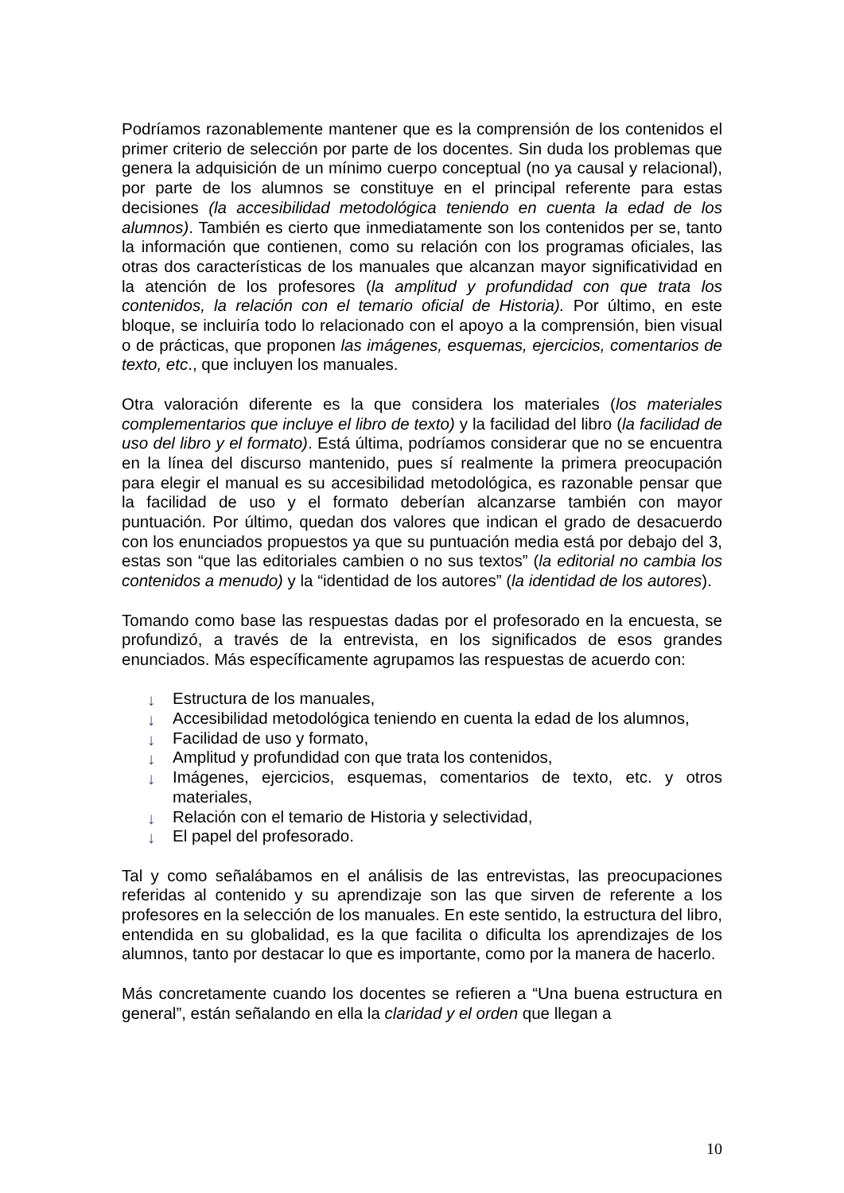Podríamos razonablemente mantener que es la comprensión de los contenidos el primer criterio de selección por parte de los docentes. Sin duda los problemas que genera la adquisición de un mínimo cuerpo conceptual (no ya causal y relacional), por parte de los alumnos se constituye en el principal referente para estas decisiones (la accesibilidad metodológica teniendo en cuenta la edad de los alumnos). También es cierto que inmediatamente son los contenidos per se, tanto la información que contienen, como su relación con los programas oficiales, las otras dos características de los manuales que alcanzan mayor significatividad en la atención de los profesores (la amplitud y profundidad con que trata los contenidos, la relación con el temario oficial de Historia). Por último, en este bloque, se incluiría todo lo relacionado con el apoyo a la comprensión, bien visual o de prácticas, que proponen las imágenes, esquemas, ejercicios, comentarios de texto, etc., que incluyen los manuales.
Otra valoración diferente es la que considera los materiales (los materiales complementarios que incluye el libro de texto) y la facilidad del libro (la facilidad de uso del libro y el formato). Está última, podríamos considerar que no se encuentra en la línea del discurso mantenido, pues sí realmente la primera preocupación para elegir el manual es su accesibilidad metodológica, es razonable pensar que la facilidad de uso y el formato deberían alcanzarse también con mayor puntuación. Por último, quedan dos valores que indican el grado de desacuerdo con los enunciados propuestos ya que su puntuación media está por debajo del 3, estas son “que las editoriales cambien o no sus textos” (la editorial no cambia los contenidos a menudo) y la “identidad de los autores” (la identidad de los autores).
Tomando como base las respuestas dadas por el profesorado en la encuesta, se profundizó, a través de la entrevista, en los significados de esos grandes enunciados. Más específicamente agrupamos las respuestas de acuerdo con:
↓ Estructura de los manuales,
↓ Accesibilidad metodológica teniendo en cuenta la edad de los alumnos,
↓ Facilidad de uso y formato,
↓ Amplitud y profundidad con que trata los contenidos,
↓ Imágenes, ejercicios, esquemas, comentarios de texto, etc. y otros materiales,
↓ Relación con el temario de Historia y selectividad,
↓ El papel del profesorado.
Tal y como señalábamos en el análisis de las entrevistas, las preocupaciones referidas al contenido y su aprendizaje son las que sirven de referente a los profesores en la selección de los manuales. En este sentido, la estructura del libro, entendida en su globalidad, es la que facilita o dificulta los aprendizajes de los alumnos, tanto por destacar lo que es importante, como por la manera de hacerlo.
Más concretamente cuando los docentes se refieren a “Una buena estructura en general”, están señalando en ella la claridad y el orden que llegan a
10